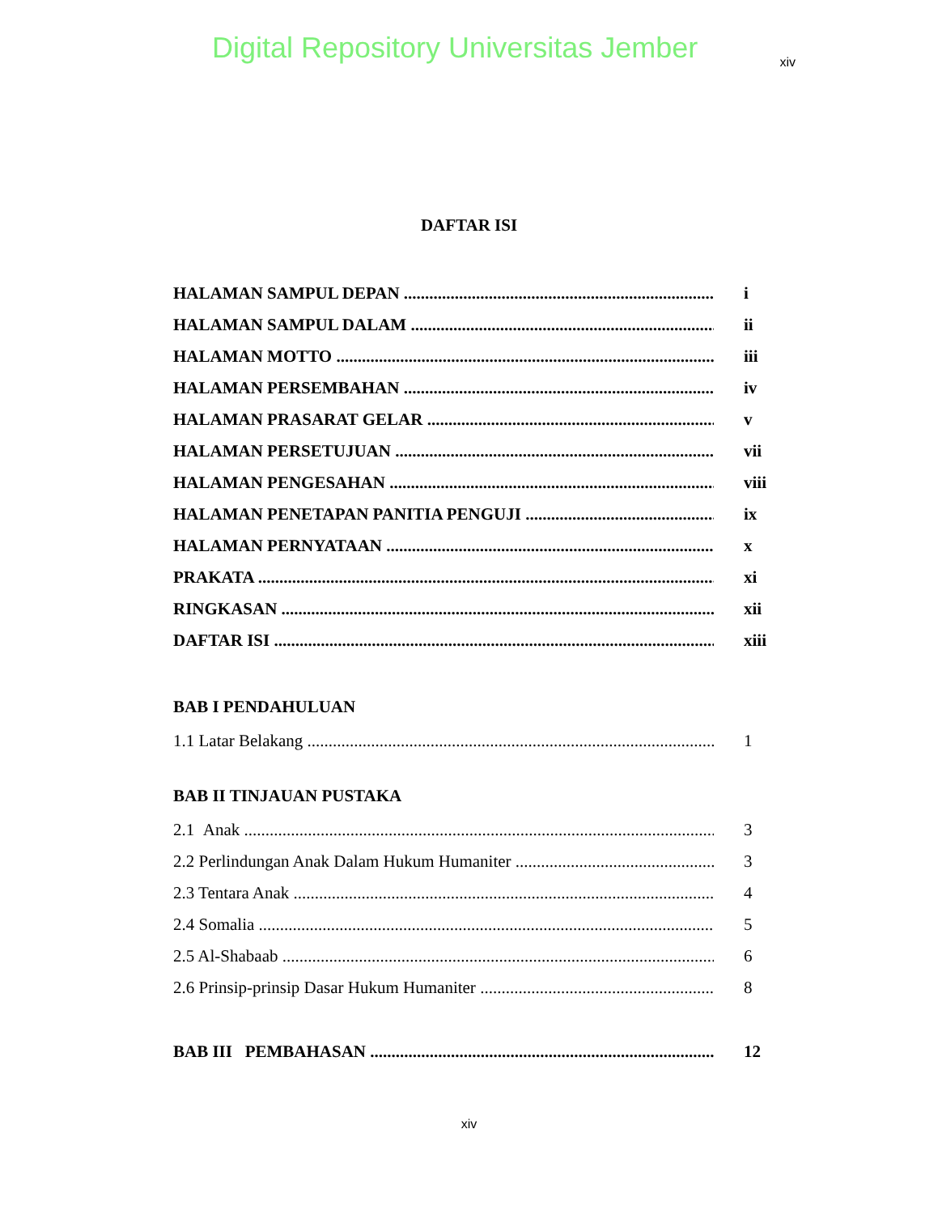Digital Repository Universitas Jember
xiv
DAFTAR ISI
HALAMAN SAMPUL DEPAN i
HALAMAN SAMPUL DALAM ii
HALAMAN MOTTO iii
HALAMAN PERSEMBAHAN iv
HALAMAN PRASARAT GELAR v
HALAMAN PERSETUJUAN vii
HALAMAN PENGESAHAN viii
HALAMAN PENETAPAN PANITIA PENGUJI ix
HALAMAN PERNYATAAN x
PRAKATA xi
RINGKASAN xii
DAFTAR ISI xiii
BAB I PENDAHULUAN
1.1 Latar Belakang 1
BAB II TINJAUAN PUSTAKA
2.1 Anak 3
2.2 Perlindungan Anak Dalam Hukum Humaniter 3
2.3 Tentara Anak 4
2.4 Somalia 5
2.5 Al-Shabaab 6
2.6 Prinsip-prinsip Dasar Hukum Humaniter 8
BAB III PEMBAHASAN 12
xiv